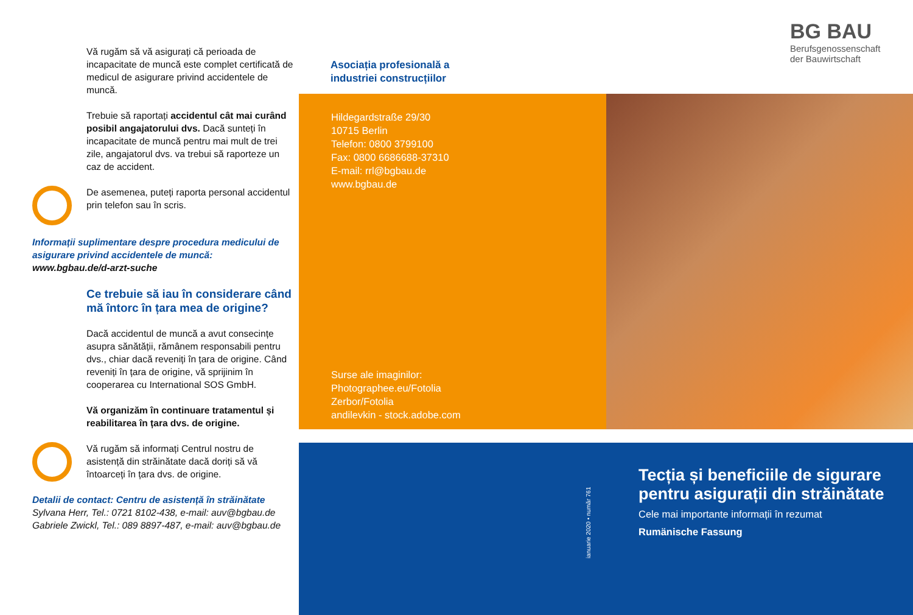Vă rugăm să vă asigurați că perioada de incapacitate de muncă este complet certificată de medicul de asigurare privind accidentele de muncă.
Trebuie să raportați accidentul cât mai curând posibil angajatorului dvs. Dacă sunteți în incapacitate de muncă pentru mai mult de trei zile, angajatorul dvs. va trebui să raporteze un caz de accident.
De asemenea, puteți raporta personal accidentul prin telefon sau în scris.
Informații suplimentare despre procedura medicului de asigurare privind accidentele de muncă:
www.bgbau.de/d-arzt-suche
Ce trebuie să iau în considerare când mă întorc în țara mea de origine?
Dacă accidentul de muncă a avut consecințe asupra sănătății, rămânem responsabili pentru dvs., chiar dacă reveniți în țara de origine. Când reveniți în țara de origine, vă sprijinim în cooperarea cu International SOS GmbH.
Vă organizăm în continuare tratamentul și reabilitarea în țara dvs. de origine.
Vă rugăm să informați Centrul nostru de asistență din străinătate dacă doriți să vă întoarceți în țara dvs. de origine.
Detalii de contact: Centru de asistență în străinătate
Sylvana Herr, Tel.: 0721 8102-438, e-mail: auv@bgbau.de
Gabriele Zwickl, Tel.: 089 8897-487, e-mail: auv@bgbau.de
BG BAU
Berufsgenossenschaft
der Bauwirtschaft
Asociația profesională a
industriei construcțiilor
Hildegardstraße 29/30
10715 Berlin
Telefon: 0800 3799100
Fax: 0800 6686688-37310
E-mail: rrl@bgbau.de
www.bgbau.de
Surse ale imaginilor:
Photographee.eu/Fotolia
Zerbor/Fotolia
andilevkin - stock.adobe.com
ianuarie 2020 • număr 761
Tecția și beneficiile de sigurare
pentru asigurații din străinătate
Cele mai importante informații în rezumat
Rumänische Fassung